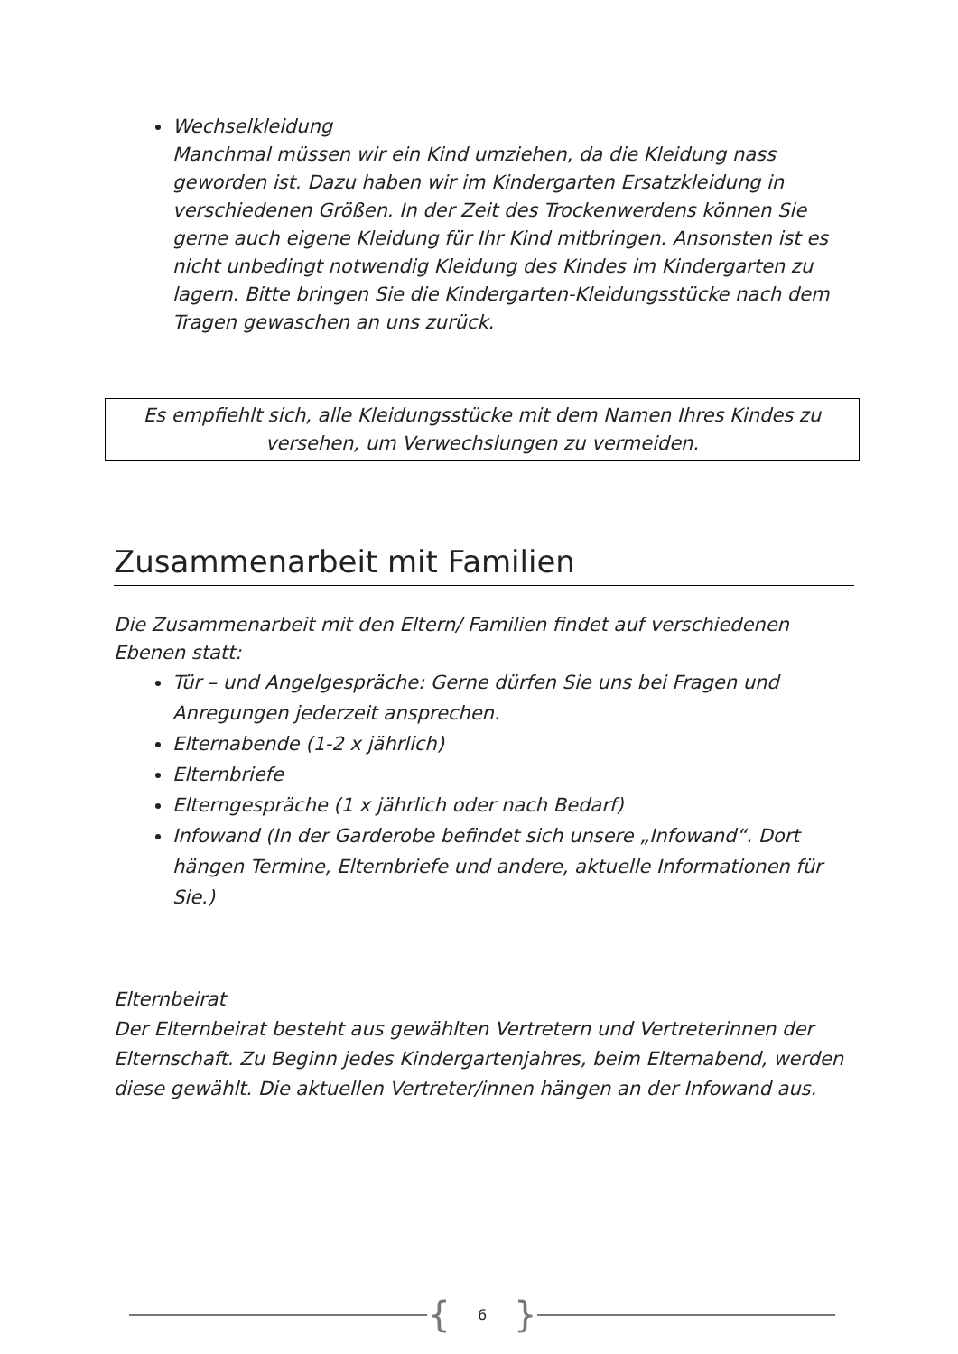Wechselkleidung
Manchmal müssen wir ein Kind umziehen, da die Kleidung nass geworden ist. Dazu haben wir im Kindergarten Ersatzkleidung in verschiedenen Größen. In der Zeit des Trockenwerdens können Sie gerne auch eigene Kleidung für Ihr Kind mitbringen. Ansonsten ist es nicht unbedingt notwendig Kleidung des Kindes im Kindergarten zu lagern. Bitte bringen Sie die Kindergarten-Kleidungsstücke nach dem Tragen gewaschen an uns zurück.
Es empfiehlt sich, alle Kleidungsstücke mit dem Namen Ihres Kindes zu versehen, um Verwechslungen zu vermeiden.
Zusammenarbeit mit Familien
Die Zusammenarbeit mit den Eltern/ Familien findet auf verschiedenen Ebenen statt:
Tür – und Angelgespräche: Gerne dürfen Sie uns bei Fragen und Anregungen jederzeit ansprechen.
Elternabende (1-2 x jährlich)
Elternbriefe
Elterngespräche (1 x jährlich oder nach Bedarf)
Infowand (In der Garderobe befindet sich unsere „Infowand“. Dort hängen Termine, Elternbriefe und andere, aktuelle Informationen für Sie.)
Elternbeirat
Der Elternbeirat besteht aus gewählten Vertretern und Vertreterinnen der Elternschaft. Zu Beginn jedes Kindergartenjahres, beim Elternabend, werden diese gewählt. Die aktuellen Vertreter/innen hängen an der Infowand aus.
{ 6 }